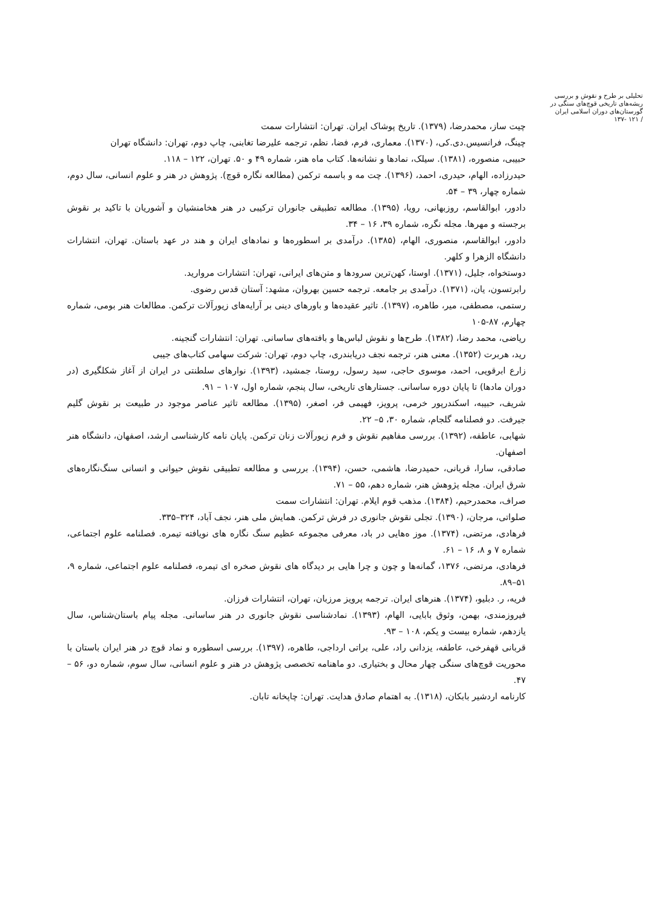تحلیلی بر طرح و نقوش و بررسی ریشه‌های تاریخی قوچ‌های سنگی در گورستان‌های دوران اسلامی ایران
/ ۱۲۱ -۱۳۷
چیت ساز، محمدرضا، (۱۳۷۹). تاریخ پوشاک ایران. تهران: انتشارات سمت
چینگ، فرانسیس.دی.کی، (۱۳۷۰). معماری، فرم، فضا، نظم، ترجمه علیرضا تغابنی، چاپ دوم، تهران: دانشگاه تهران
حبیبی، منصوره، (۱۳۸۱). سیلک، نمادها و نشانه‌ها. کتاب ماه هنر، شماره ۴۹ و ۵۰. تهران، ۱۲۲ – ۱۱۸.
حیدرزاده، الهام، حیدری، احمد، (۱۳۹۶). چت مه و باسمه ترکمن (مطالعه نگاره قوچ). پژوهش در هنر و علوم انسانی، سال دوم، شماره چهار، ۳۹ – ۵۴.
دادور، ابوالقاسم، روزبهانی، رویا، (۱۳۹۵). مطالعه تطبیقی جانوران ترکیبی در هنر هخامنشیان و آشوریان با تاکید بر نقوش برجسته و مهرها. مجله نگره، شماره ۳۹، ۱۶ – ۳۴.
دادور، ابوالقاسم، منصوری، الهام، (۱۳۸۵). درآمدی بر اسطوره‌ها و نمادهای ایران و هند در عهد باستان. تهران، انتشارات دانشگاه الزهرا و کلهر.
دوستخواه، جلیل، (۱۳۷۱). اوستا، کهن‌ترین سرودها و متن‌های ایرانی، تهران: انتشارات مروارید.
رابرتسون، یان، (۱۳۷۱). درآمدی بر جامعه. ترجمه حسین بهروان، مشهد: آستان قدس رضوی.
رستمی، مصطفی، میر، طاهره، (۱۳۹۷). تاثیر عقیده‌ها و باورهای دینی بر آرایه‌های زیورآلات ترکمن. مطالعات هنر بومی، شماره چهارم، ۸۷-۱۰۵
ریاضی، محمد رضا، (۱۳۸۲). طرح‌ها و نقوش لباس‌ها و بافته‌های ساسانی. تهران: انتشارات گنجینه.
رید، هربرت (۱۳۵۲). معنی هنر، ترجمه نجف دریابندری، چاپ دوم، تهران: شرکت سهامی کتاب‌های جیبی
زارع ابرقویی، احمد، موسوی حاجی، سید رسول، روستا، جمشید، (۱۳۹۳). نوارهای سلطنتی در ایران از آغاز شکلگیری (در دوران مادها) تا پایان دوره ساسانی. جستارهای تاریخی، سال پنجم، شماره اول، ۱۰۷ – ۹۱.
شریف، حبیبه، اسکندرپور خرمی، پرویز، فهیمی فر، اصغر، (۱۳۹۵). مطالعه تاثیر عناصر موجود در طبیعت بر نقوش گلیم جیرفت. دو فصلنامه گلجام، شماره ۳۰، ۵– ۲۲.
شهابی، عاطفه، (۱۳۹۲). بررسی مفاهیم نقوش و فرم زیورآلات زنان ترکمن. پایان نامه کارشناسی ارشد، اصفهان، دانشگاه هنر اصفهان.
صادقی، سارا، قربانی، حمیدرضا، هاشمی، حسن، (۱۳۹۴). بررسی و مطالعه تطبیقی نقوش حیوانی و انسانی سنگ‌نگاره‌های شرق ایران. مجله پژوهش هنر، شماره دهم، ۵۵ – ۷۱.
صراف، محمدرحیم، (۱۳۸۴). مذهب قوم ایلام. تهران: انتشارات سمت
صلواتی، مرجان، (۱۳۹۰). تجلی نقوش جانوری در فرش ترکمن. همایش ملی هنر، نجف آباد، ۳۲۴–۳۳۵.
فرهادی، مرتضی، (۱۳۷۴). موز ه‌هایی در باد، معرفی مجموعه عظیم سنگ نگاره های نویافته تیمره. فصلنامه علوم اجتماعی، شماره ۷ و ۸، ۱۶ – ۶۱.
فرهادی، مرتضی، ۱۳۷۶، گمانه‌ها و چون و چرا هایی بر دیدگاه های نقوش صخره ای تیمره، فصلنامه علوم اجتماعی، شماره ۹، ۵۱–۸۹.
فریه، ر. دبلیو، (۱۳۷۴). هنرهای ایران. ترجمه پرویز مرزبان، تهران، انتشارات فرزان.
فیروزمندی، بهمن، وثوق بابایی، الهام، (۱۳۹۳). نمادشناسی نقوش جانوری در هنر ساسانی. مجله پیام باستان‌شناس، سال یازدهم، شماره بیست و یکم، ۱۰۸ – ۹۳.
قربانی قهفرخی، عاطفه، یزدانی راد، علی، براتی ارداجی، طاهره، (۱۳۹۷). بررسی اسطوره و نماد قوچ در هنر ایران باستان با محوریت قوچ‌های سنگی چهار محال و بختیاری. دو ماهنامه تخصصی پژوهش در هنر و علوم انسانی، سال سوم، شماره دو، ۵۶ – ۴۷.
کارنامه اردشیر بابکان، (۱۳۱۸). به اهتمام صادق هدایت. تهران: چاپخانه تابان.